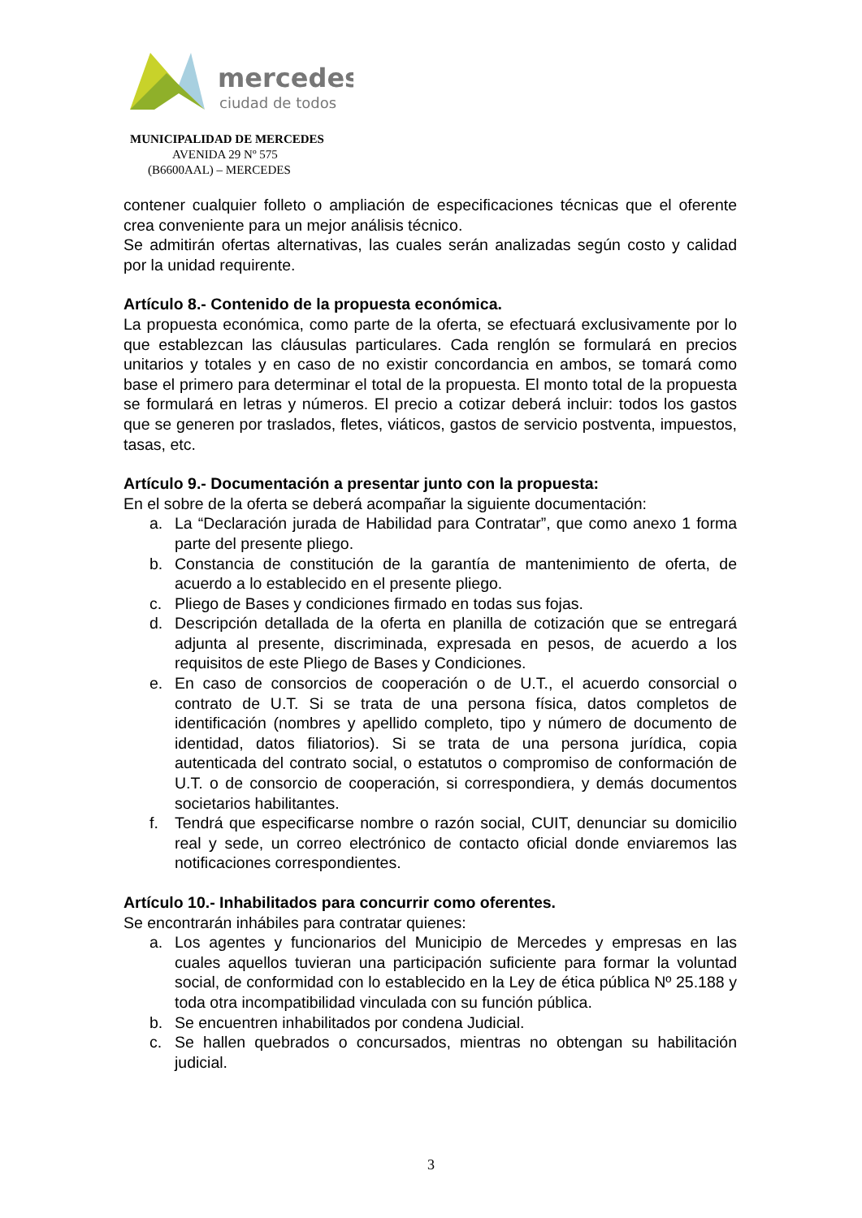mercedes
ciudad de todos
MUNICIPALIDAD DE MERCEDES
AVENIDA 29 Nº 575
(B6600AAL) – MERCEDES
contener cualquier folleto o ampliación de especificaciones técnicas que el oferente crea conveniente para un mejor análisis técnico.
Se admitirán ofertas alternativas, las cuales serán analizadas según costo y calidad por la unidad requirente.
Artículo 8.- Contenido de la propuesta económica.
La propuesta económica, como parte de la oferta, se efectuará exclusivamente por lo que establezcan las cláusulas particulares. Cada renglón se formulará en precios unitarios y totales y en caso de no existir concordancia en ambos, se tomará como base el primero para determinar el total de la propuesta. El monto total de la propuesta se formulará en letras y números. El precio a cotizar deberá incluir: todos los gastos que se generen por traslados, fletes, viáticos, gastos de servicio postventa, impuestos, tasas, etc.
Artículo 9.- Documentación a presentar junto con la propuesta:
En el sobre de la oferta se deberá acompañar la siguiente documentación:
a. La “Declaración jurada de Habilidad para Contratar”, que como anexo 1 forma parte del presente pliego.
b. Constancia de constitución de la garantía de mantenimiento de oferta, de acuerdo a lo establecido en el presente pliego.
c. Pliego de Bases y condiciones firmado en todas sus fojas.
d. Descripción detallada de la oferta en planilla de cotización que se entregará adjunta al presente, discriminada, expresada en pesos, de acuerdo a los requisitos de este Pliego de Bases y Condiciones.
e. En caso de consorcios de cooperación o de U.T., el acuerdo consorcial o contrato de U.T. Si se trata de una persona física, datos completos de identificación (nombres y apellido completo, tipo y número de documento de identidad, datos filiatorios). Si se trata de una persona jurídica, copia autenticada del contrato social, o estatutos o compromiso de conformación de U.T. o de consorcio de cooperación, si correspondiera, y demás documentos societarios habilitantes.
f. Tendrá que especificarse nombre o razón social, CUIT, denunciar su domicilio real y sede, un correo electrónico de contacto oficial donde enviaremos las notificaciones correspondientes.
Artículo 10.- Inhabilitados para concurrir como oferentes.
Se encontrarán inhábiles para contratar quienes:
a. Los agentes y funcionarios del Municipio de Mercedes y empresas en las cuales aquellos tuvieran una participación suficiente para formar la voluntad social, de conformidad con lo establecido en la Ley de ética pública Nº 25.188 y toda otra incompatibilidad vinculada con su función pública.
b. Se encuentren inhabilitados por condena Judicial.
c. Se hallen quebrados o concursados, mientras no obtengan su habilitación judicial.
3